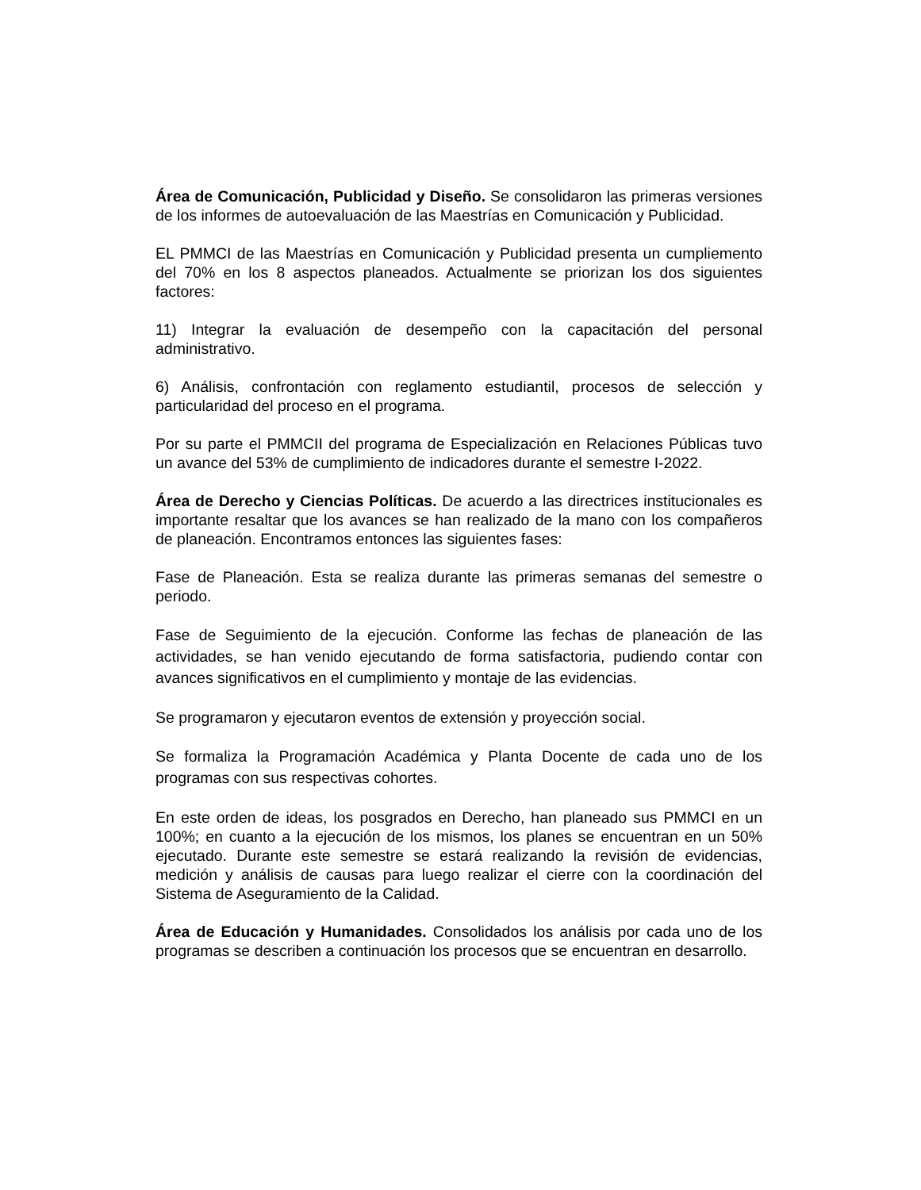Área de Comunicación, Publicidad y Diseño. Se consolidaron las primeras versiones de los informes de autoevaluación de las Maestrías en Comunicación y Publicidad.
EL PMMCI de las Maestrías en Comunicación y Publicidad presenta un cumpliemento del 70% en los 8 aspectos planeados. Actualmente se priorizan los dos siguientes factores:
11) Integrar la evaluación de desempeño con la capacitación del personal administrativo.
6) Análisis, confrontación con reglamento estudiantil, procesos de selección y particularidad del proceso en el programa.
Por su parte el PMMCII del programa de Especialización en Relaciones Públicas tuvo un avance del 53% de cumplimiento de indicadores durante el semestre I-2022.
Área de Derecho y Ciencias Políticas. De acuerdo a las directrices institucionales es importante resaltar que los avances se han realizado de la mano con los compañeros de planeación. Encontramos entonces las siguientes fases:
Fase de Planeación. Esta se realiza durante las primeras semanas del semestre o periodo.
Fase de Seguimiento de la ejecución. Conforme las fechas de planeación de las actividades, se han venido ejecutando de forma satisfactoria, pudiendo contar con avances significativos en el cumplimiento y montaje de las evidencias.
Se programaron y ejecutaron eventos de extensión y proyección social.
Se formaliza la Programación Académica y Planta Docente de cada uno de los programas con sus respectivas cohortes.
En este orden de ideas, los posgrados en Derecho, han planeado sus PMMCI en un 100%; en cuanto a la ejecución de los mismos, los planes se encuentran en un 50% ejecutado. Durante este semestre se estará realizando la revisión de evidencias, medición y análisis de causas para luego realizar el cierre con la coordinación del Sistema de Aseguramiento de la Calidad.
Área de Educación y Humanidades. Consolidados los análisis por cada uno de los programas se describen a continuación los procesos que se encuentran en desarrollo.